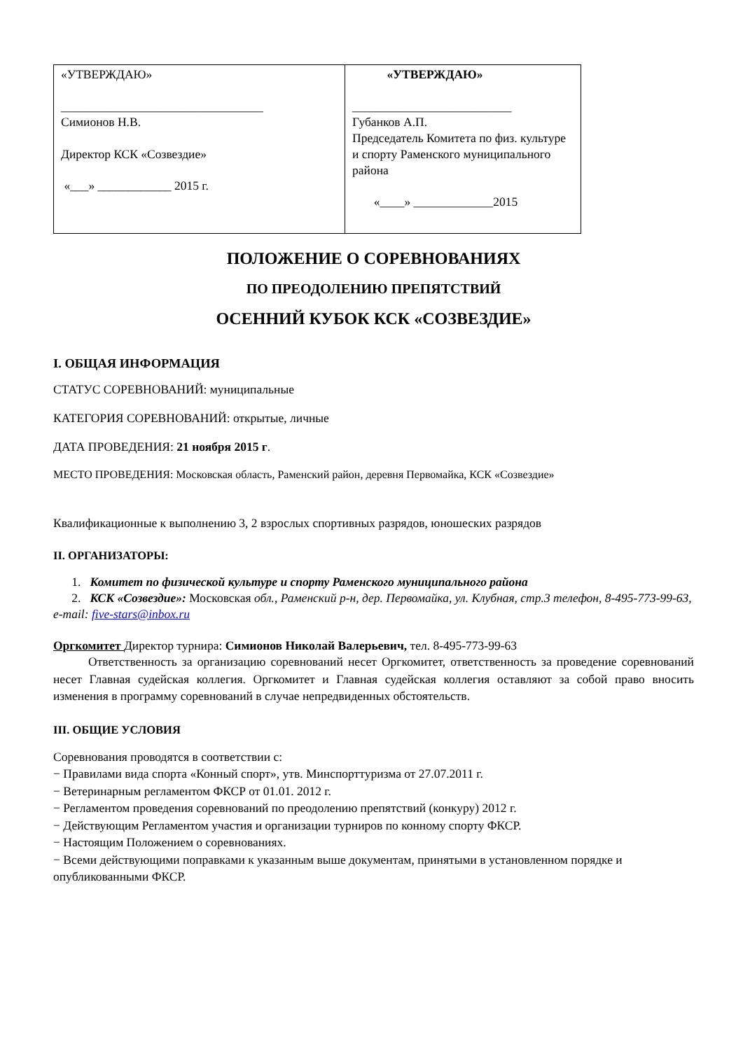| «УТВЕРЖДАЮ» _________________________________ Симионов Н.В. Директор КСК «Созвездие» «___» ____________ 2015 г. | «УТВЕРЖДАЮ» __________________________ Губанков А.П. Председатель Комитета по физ. культуре и спорту Раменского муниципального района «____» _____________2015 |
ПОЛОЖЕНИЕ О СОРЕВНОВАНИЯХ
ПО ПРЕОДОЛЕНИЮ ПРЕПЯТСТВИЙ
ОСЕННИЙ КУБОК КСК «СОЗВЕЗДИЕ»
I. ОБЩАЯ ИНФОРМАЦИЯ
СТАТУС СОРЕВНОВАНИЙ: муниципальные
КАТЕГОРИЯ СОРЕВНОВАНИЙ: открытые, личные
ДАТА ПРОВЕДЕНИЯ: 21 ноября 2015 г.
МЕСТО ПРОВЕДЕНИЯ: Московская область, Раменский район, деревня Первомайка, КСК «Созвездие»
Квалификационные к выполнению 3, 2 взрослых спортивных разрядов, юношеских разрядов
II. ОРГАНИЗАТОРЫ:
1. Комитет по физической культуре и спорту Раменского муниципального района
2. КСК «Созвездие»: Московская обл., Раменский р-н, дер. Первомайка, ул. Клубная, стр.3 телефон, 8-495-773-99-63, e-mail: five-stars@inbox.ru
Оргкомитет Директор турнира: Симионов Николай Валерьевич, тел. 8-495-773-99-63
Ответственность за организацию соревнований несет Оргкомитет, ответственность за проведение соревнований несет Главная судейская коллегия. Оргкомитет и Главная судейская коллегия оставляют за собой право вносить изменения в программу соревнований в случае непредвиденных обстоятельств.
III. ОБЩИЕ УСЛОВИЯ
Соревнования проводятся в соответствии с:
− Правилами вида спорта «Конный спорт», утв. Минспорттуризма от 27.07.2011 г.
− Ветеринарным регламентом ФКСР от 01.01. 2012 г.
− Регламентом проведения соревнований по преодолению препятствий (конкуру) 2012 г.
− Действующим Регламентом участия и организации турниров по конному спорту ФКСР.
− Настоящим Положением о соревнованиях.
− Всеми действующими поправками к указанным выше документам, принятыми в установленном порядке и опубликованными ФКСР.